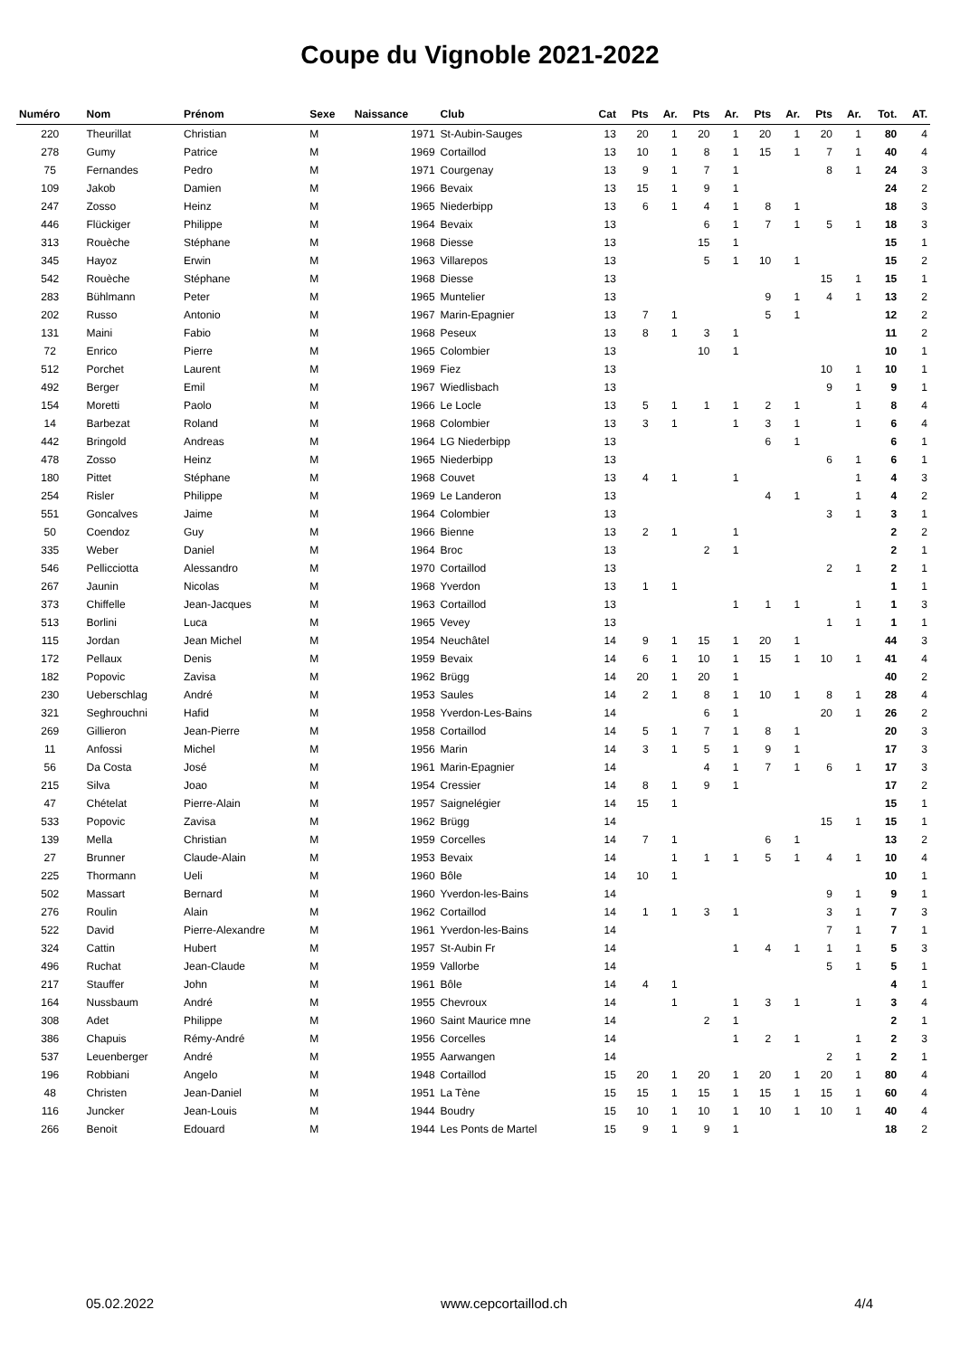Coupe du Vignoble 2021-2022
| Numéro | Nom | Prénom | Sexe | Naissance | Club | Cat | Pts | Ar. | Pts | Ar. | Pts | Ar. | Pts | Ar. | Tot. | AT. |
| --- | --- | --- | --- | --- | --- | --- | --- | --- | --- | --- | --- | --- | --- | --- | --- | --- |
| 220 | Theurillat | Christian | M | 1971 | St-Aubin-Sauges | 13 | 20 | 1 | 20 | 1 | 20 | 1 | 20 | 1 | 80 | 4 |
| 278 | Gumy | Patrice | M | 1969 | Cortaillod | 13 | 10 | 1 | 8 | 1 | 15 | 1 | 7 | 1 | 40 | 4 |
| 75 | Fernandes | Pedro | M | 1971 | Courgenay | 13 | 9 | 1 | 7 | 1 | | | 8 | 1 | 24 | 3 |
| 109 | Jakob | Damien | M | 1966 | Bevaix | 13 | 15 | 1 | 9 | 1 | | | | | 24 | 2 |
| 247 | Zosso | Heinz | M | 1965 | Niederbipp | 13 | 6 | 1 | 4 | 1 | 8 | 1 | | | 18 | 3 |
| 446 | Flückiger | Philippe | M | 1964 | Bevaix | 13 | | | 6 | 1 | 7 | 1 | 5 | 1 | 18 | 3 |
| 313 | Rouèche | Stéphane | M | 1968 | Diesse | 13 | | | 15 | 1 | | | | | 15 | 1 |
| 345 | Hayoz | Erwin | M | 1963 | Villarepos | 13 | | | 5 | 1 | 10 | 1 | | | 15 | 2 |
| 542 | Rouèche | Stéphane | M | 1968 | Diesse | 13 | | | | | | | 15 | 1 | 15 | 1 |
| 283 | Bühlmann | Peter | M | 1965 | Muntelier | 13 | | | | | 9 | 1 | 4 | 1 | 13 | 2 |
| 202 | Russo | Antonio | M | 1967 | Marin-Epagnier | 13 | 7 | 1 | | | 5 | 1 | | | 12 | 2 |
| 131 | Maini | Fabio | M | 1968 | Peseux | 13 | 8 | 1 | 3 | 1 | | | | | 11 | 2 |
| 72 | Enrico | Pierre | M | 1965 | Colombier | 13 | | | 10 | 1 | | | | | 10 | 1 |
| 512 | Porchet | Laurent | M | 1969 | Fiez | 13 | | | | | | | 10 | 1 | 10 | 1 |
| 492 | Berger | Emil | M | 1967 | Wiedlisbach | 13 | | | | | | | 9 | 1 | 9 | 1 |
| 154 | Moretti | Paolo | M | 1966 | Le Locle | 13 | 5 | 1 | 1 | 1 | 2 | 1 | | 1 | 8 | 4 |
| 14 | Barbezat | Roland | M | 1968 | Colombier | 13 | 3 | 1 | | 1 | 3 | 1 | | 1 | 6 | 4 |
| 442 | Bringold | Andreas | M | 1964 | LG Niederbipp | 13 | | | | | 6 | 1 | | | 6 | 1 |
| 478 | Zosso | Heinz | M | 1965 | Niederbipp | 13 | | | | | | | 6 | 1 | 6 | 1 |
| 180 | Pittet | Stéphane | M | 1968 | Couvet | 13 | 4 | 1 | | 1 | | | | 1 | 4 | 3 |
| 254 | Risler | Philippe | M | 1969 | Le Landeron | 13 | | | | | 4 | 1 | | 1 | 4 | 2 |
| 551 | Goncalves | Jaime | M | 1964 | Colombier | 13 | | | | | | | 3 | 1 | 3 | 1 |
| 50 | Coendoz | Guy | M | 1966 | Bienne | 13 | 2 | 1 | | 1 | | | | | 2 | 2 |
| 335 | Weber | Daniel | M | 1964 | Broc | 13 | | | 2 | 1 | | | | | 2 | 1 |
| 546 | Pellicciotta | Alessandro | M | 1970 | Cortaillod | 13 | | | | | | | 2 | 1 | 2 | 1 |
| 267 | Jaunin | Nicolas | M | 1968 | Yverdon | 13 | 1 | 1 | | | | | | | 1 | 1 |
| 373 | Chiffelle | Jean-Jacques | M | 1963 | Cortaillod | 13 | | | | 1 | 1 | 1 | | 1 | 1 | 3 |
| 513 | Borlini | Luca | M | 1965 | Vevey | 13 | | | | | | | 1 | 1 | 1 | 1 |
| 115 | Jordan | Jean Michel | M | 1954 | Neuchâtel | 14 | 9 | 1 | 15 | 1 | 20 | 1 | | | 44 | 3 |
| 172 | Pellaux | Denis | M | 1959 | Bevaix | 14 | 6 | 1 | 10 | 1 | 15 | 1 | 10 | 1 | 41 | 4 |
| 182 | Popovic | Zavisa | M | 1962 | Brügg | 14 | 20 | 1 | 20 | 1 | | | | | 40 | 2 |
| 230 | Ueberschlag | André | M | 1953 | Saules | 14 | 2 | 1 | 8 | 1 | 10 | 1 | 8 | 1 | 28 | 4 |
| 321 | Seghrouchni | Hafid | M | 1958 | Yverdon-Les-Bains | 14 | | | 6 | 1 | | | 20 | 1 | 26 | 2 |
| 269 | Gillieron | Jean-Pierre | M | 1958 | Cortaillod | 14 | 5 | 1 | 7 | 1 | 8 | 1 | | | 20 | 3 |
| 11 | Anfossi | Michel | M | 1956 | Marin | 14 | 3 | 1 | 5 | 1 | 9 | 1 | | | 17 | 3 |
| 56 | Da Costa | José | M | 1961 | Marin-Epagnier | 14 | | | 4 | 1 | 7 | 1 | 6 | 1 | 17 | 3 |
| 215 | Silva | Joao | M | 1954 | Cressier | 14 | 8 | 1 | 9 | 1 | | | | | 17 | 2 |
| 47 | Chételat | Pierre-Alain | M | 1957 | Saignelégier | 14 | 15 | 1 | | | | | | | 15 | 1 |
| 533 | Popovic | Zavisa | M | 1962 | Brügg | 14 | | | | | | | 15 | 1 | 15 | 1 |
| 139 | Mella | Christian | M | 1959 | Corcelles | 14 | 7 | 1 | | | 6 | 1 | | | 13 | 2 |
| 27 | Brunner | Claude-Alain | M | 1953 | Bevaix | 14 | | 1 | 1 | 1 | 5 | 1 | 4 | 1 | 10 | 4 |
| 225 | Thormann | Ueli | M | 1960 | Bôle | 14 | 10 | 1 | | | | | | | 10 | 1 |
| 502 | Massart | Bernard | M | 1960 | Yverdon-les-Bains | 14 | | | | | | | 9 | 1 | 9 | 1 |
| 276 | Roulin | Alain | M | 1962 | Cortaillod | 14 | 1 | 1 | 3 | 1 | | | 3 | 1 | 7 | 3 |
| 522 | David | Pierre-Alexandre | M | 1961 | Yverdon-les-Bains | 14 | | | | | | | 7 | 1 | 7 | 1 |
| 324 | Cattin | Hubert | M | 1957 | St-Aubin Fr | 14 | | | | 1 | 4 | 1 | 1 | 1 | 5 | 3 |
| 496 | Ruchat | Jean-Claude | M | 1959 | Vallorbe | 14 | | | | | | | 5 | 1 | 5 | 1 |
| 217 | Stauffer | John | M | 1961 | Bôle | 14 | 4 | 1 | | | | | | | 4 | 1 |
| 164 | Nussbaum | André | M | 1955 | Chevroux | 14 | | 1 | | 1 | 3 | 1 | | 1 | 3 | 4 |
| 308 | Adet | Philippe | M | 1960 | Saint Maurice mne | 14 | | | 2 | 1 | | | | | 2 | 1 |
| 386 | Chapuis | Rémy-André | M | 1956 | Corcelles | 14 | | | | 1 | 2 | 1 | | 1 | 2 | 3 |
| 537 | Leuenberger | André | M | 1955 | Aarwangen | 14 | | | | | | | 2 | 1 | 2 | 1 |
| 196 | Robbiani | Angelo | M | 1948 | Cortaillod | 15 | 20 | 1 | 20 | 1 | 20 | 1 | 20 | 1 | 80 | 4 |
| 48 | Christen | Jean-Daniel | M | 1951 | La Tène | 15 | 15 | 1 | 15 | 1 | 15 | 1 | 15 | 1 | 60 | 4 |
| 116 | Juncker | Jean-Louis | M | 1944 | Boudry | 15 | 10 | 1 | 10 | 1 | 10 | 1 | 10 | 1 | 40 | 4 |
| 266 | Benoit | Edouard | M | 1944 | Les Ponts de Martel | 15 | 9 | 1 | 9 | 1 | | | | | 18 | 2 |
05.02.2022 www.cepcortaillod.ch 4/4